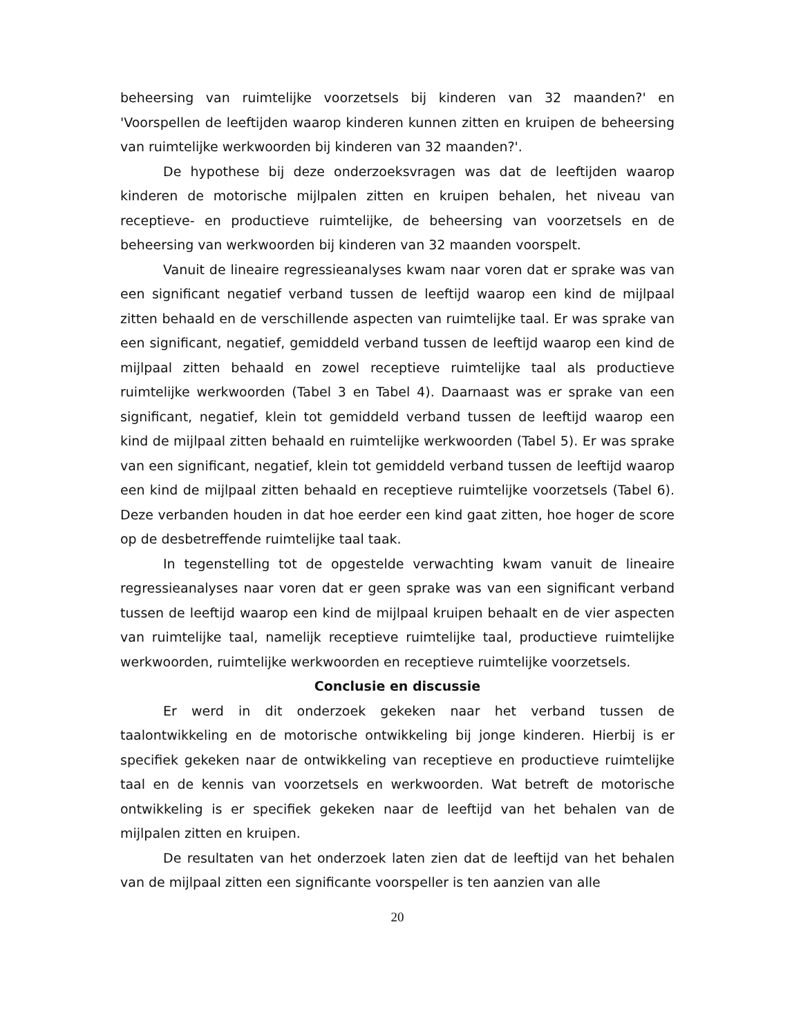beheersing van ruimtelijke voorzetsels bij kinderen van 32 maanden?' en 'Voorspellen de leeftijden waarop kinderen kunnen zitten en kruipen de beheersing van ruimtelijke werkwoorden bij kinderen van 32 maanden?'.
De hypothese bij deze onderzoeksvragen was dat de leeftijden waarop kinderen de motorische mijlpalen zitten en kruipen behalen, het niveau van receptieve- en productieve ruimtelijke, de beheersing van voorzetsels en de beheersing van werkwoorden bij kinderen van 32 maanden voorspelt.
Vanuit de lineaire regressieanalyses kwam naar voren dat er sprake was van een significant negatief verband tussen de leeftijd waarop een kind de mijlpaal zitten behaald en de verschillende aspecten van ruimtelijke taal. Er was sprake van een significant, negatief, gemiddeld verband tussen de leeftijd waarop een kind de mijlpaal zitten behaald en zowel receptieve ruimtelijke taal als productieve ruimtelijke werkwoorden (Tabel 3 en Tabel 4). Daarnaast was er sprake van een significant, negatief, klein tot gemiddeld verband tussen de leeftijd waarop een kind de mijlpaal zitten behaald en ruimtelijke werkwoorden (Tabel 5). Er was sprake van een significant, negatief, klein tot gemiddeld verband tussen de leeftijd waarop een kind de mijlpaal zitten behaald en receptieve ruimtelijke voorzetsels (Tabel 6). Deze verbanden houden in dat hoe eerder een kind gaat zitten, hoe hoger de score op de desbetreffende ruimtelijke taal taak.
In tegenstelling tot de opgestelde verwachting kwam vanuit de lineaire regressieanalyses naar voren dat er geen sprake was van een significant verband tussen de leeftijd waarop een kind de mijlpaal kruipen behaalt en de vier aspecten van ruimtelijke taal, namelijk receptieve ruimtelijke taal, productieve ruimtelijke werkwoorden, ruimtelijke werkwoorden en receptieve ruimtelijke voorzetsels.
Conclusie en discussie
Er werd in dit onderzoek gekeken naar het verband tussen de taalontwikkeling en de motorische ontwikkeling bij jonge kinderen. Hierbij is er specifiek gekeken naar de ontwikkeling van receptieve en productieve ruimtelijke taal en de kennis van voorzetsels en werkwoorden. Wat betreft de motorische ontwikkeling is er specifiek gekeken naar de leeftijd van het behalen van de mijlpalen zitten en kruipen.
De resultaten van het onderzoek laten zien dat de leeftijd van het behalen van de mijlpaal zitten een significante voorspeller is ten aanzien van alle
20